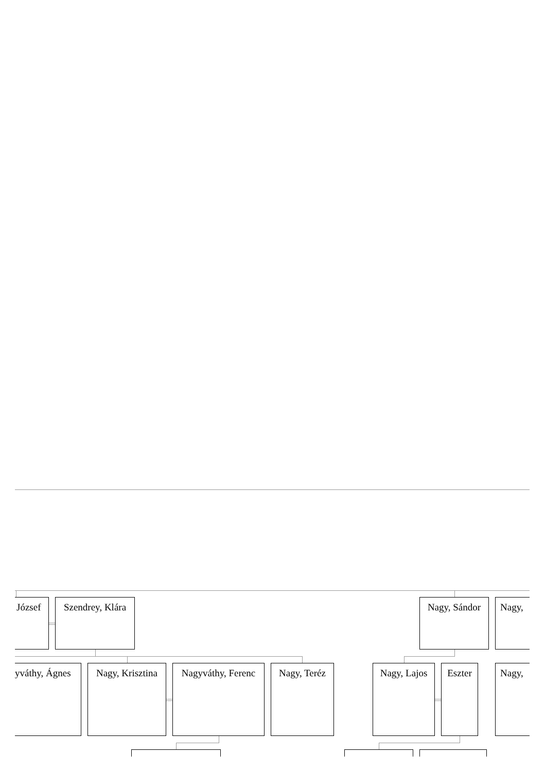József Szendrey, Klára Nagy, Sándor Nagy,
yváthy, Ágnes Nagy, Krisztina Nagyváthy, Ferenc Nagy, Teréz Nagy, Lajos Eszter Nagy,